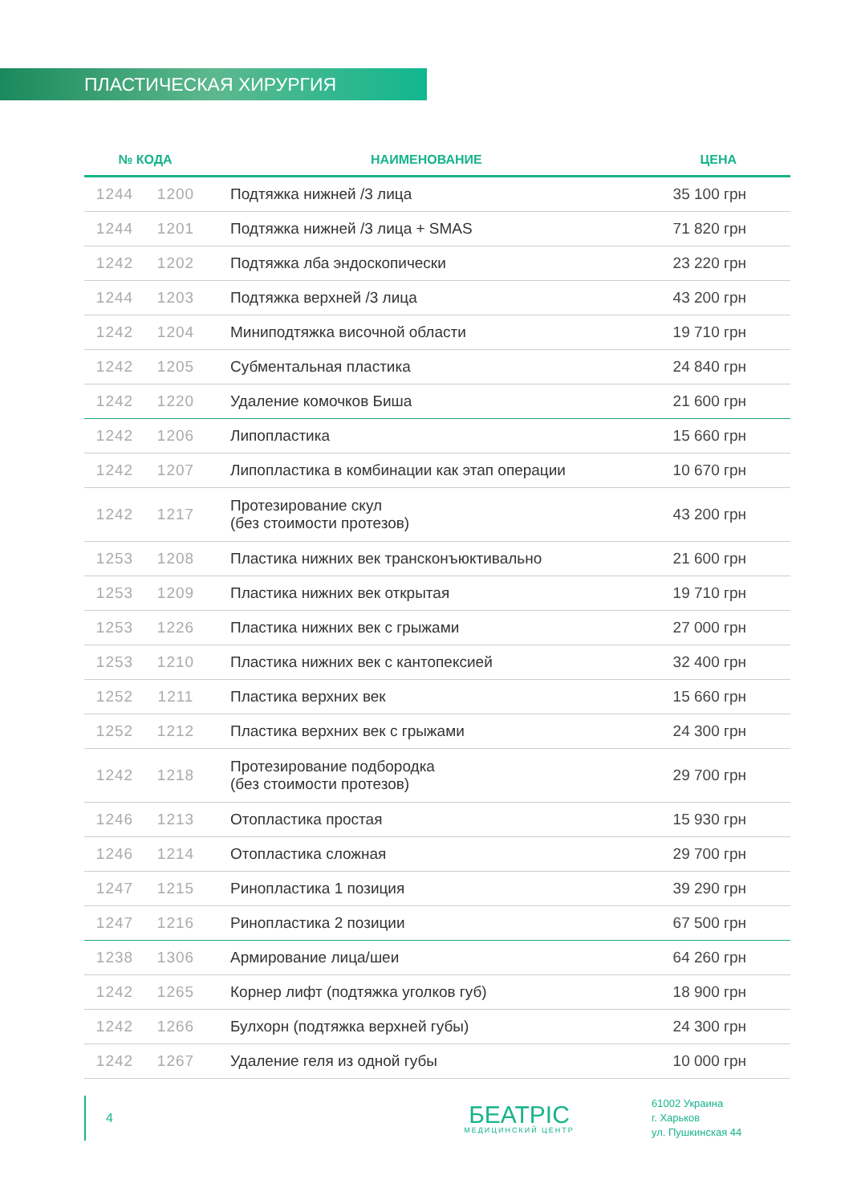ПЛАСТИЧЕСКАЯ ХИРУРГИЯ
| № КОДА | | НАИМЕНОВАНИЕ | ЦЕНА |
| --- | --- | --- | --- |
| 1244 | 1200 | Подтяжка нижней /3 лица | 35 100 грн |
| 1244 | 1201 | Подтяжка нижней /3 лица + SMAS | 71 820 грн |
| 1242 | 1202 | Подтяжка лба эндоскопически | 23 220 грн |
| 1244 | 1203 | Подтяжка верхней /3 лица | 43 200 грн |
| 1242 | 1204 | Миниподтяжка височной области | 19 710 грн |
| 1242 | 1205 | Субментальная пластика | 24 840 грн |
| 1242 | 1220 | Удаление комочков Биша | 21 600 грн |
| 1242 | 1206 | Липопластика | 15 660 грн |
| 1242 | 1207 | Липопластика в комбинации как этап операции | 10 670 грн |
| 1242 | 1217 | Протезирование скул (без стоимости протезов) | 43 200 грн |
| 1253 | 1208 | Пластика нижних век трансконъюктивально | 21 600 грн |
| 1253 | 1209 | Пластика нижних век открытая | 19 710 грн |
| 1253 | 1226 | Пластика нижних век с грыжами | 27 000 грн |
| 1253 | 1210 | Пластика нижних век с кантопексией | 32 400 грн |
| 1252 | 1211 | Пластика верхних век | 15 660 грн |
| 1252 | 1212 | Пластика верхних век с грыжами | 24 300 грн |
| 1242 | 1218 | Протезирование подбородка (без стоимости протезов) | 29 700 грн |
| 1246 | 1213 | Отопластика простая | 15 930 грн |
| 1246 | 1214 | Отопластика сложная | 29 700 грн |
| 1247 | 1215 | Ринопластика 1 позиция | 39 290 грн |
| 1247 | 1216 | Ринопластика 2 позиции | 67 500 грн |
| 1238 | 1306 | Армирование лица/шеи | 64 260 грн |
| 1242 | 1265 | Корнер лифт (подтяжка уголков губ) | 18 900 грн |
| 1242 | 1266 | Булхорн (подтяжка верхней губы) | 24 300 грн |
| 1242 | 1267 | Удаление геля из одной губы | 10 000 грн |
4
БЕАТРІС
МЕДИЦИНСКИЙ ЦЕНТР
61002 Украина
г. Харьков
ул. Пушкинская 44